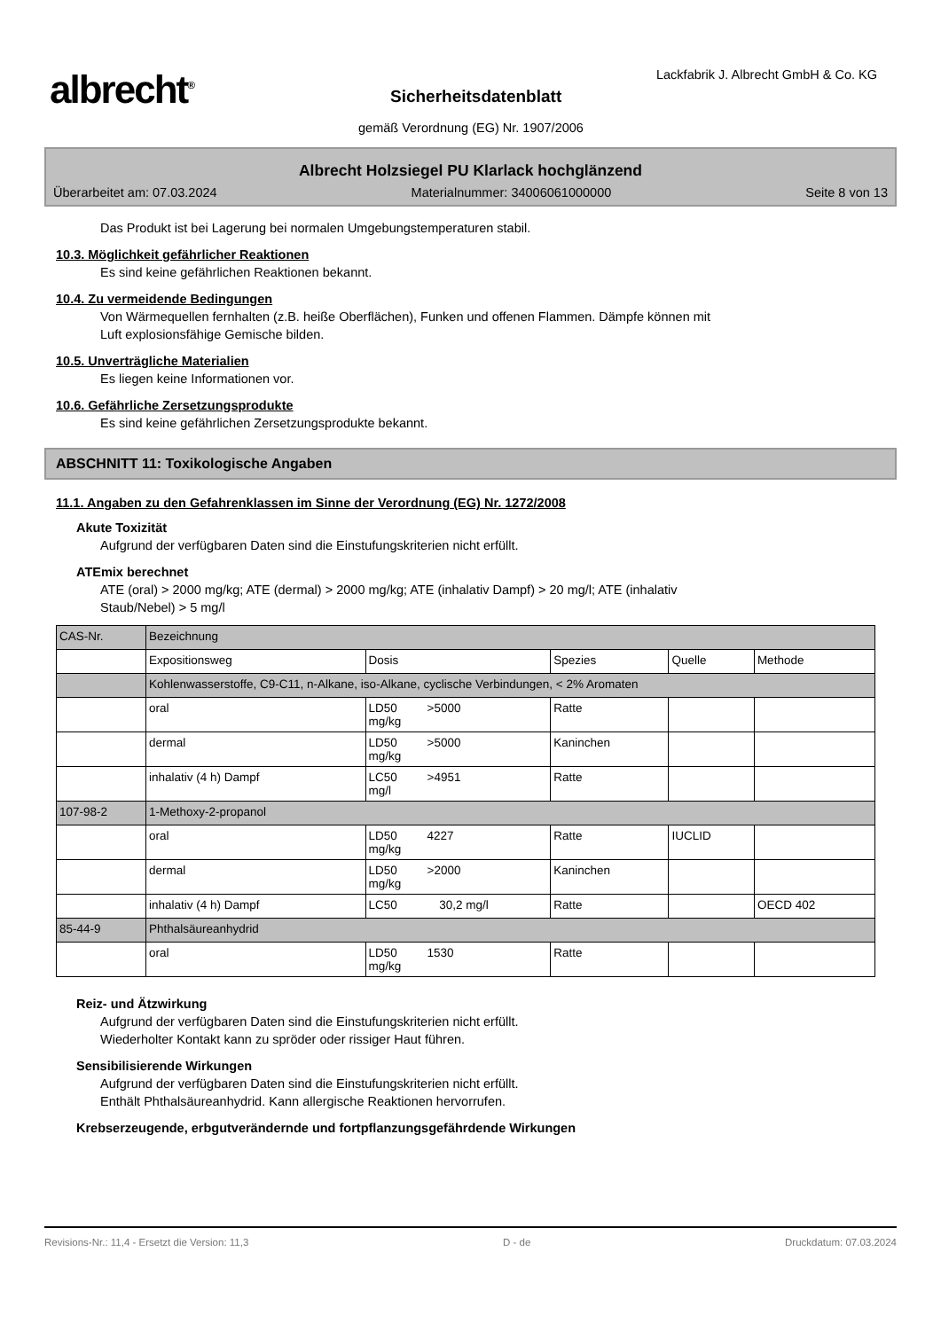albrecht<sup>®</sup>
Lackfabrik J. Albrecht GmbH & Co. KG
Sicherheitsdatenblatt
gemäß Verordnung (EG) Nr. 1907/2006
Albrecht Holzsiegel PU Klarlack hochglänzend
Überarbeitet am: 07.03.2024 Materialnummer: 34006061000000 Seite 8 von 13
Das Produkt ist bei Lagerung bei normalen Umgebungstemperaturen stabil.
10.3. Möglichkeit gefährlicher Reaktionen
Es sind keine gefährlichen Reaktionen bekannt.
10.4. Zu vermeidende Bedingungen
Von Wärmequellen fernhalten (z.B. heiße Oberflächen), Funken und offenen Flammen. Dämpfe können mit
Luft explosionsfähige Gemische bilden.
10.5. Unverträgliche Materialien
Es liegen keine Informationen vor.
10.6. Gefährliche Zersetzungsprodukte
Es sind keine gefährlichen Zersetzungsprodukte bekannt.
ABSCHNITT 11: Toxikologische Angaben
11.1. Angaben zu den Gefahrenklassen im Sinne der Verordnung (EG) Nr. 1272/2008
Akute Toxizität
Aufgrund der verfügbaren Daten sind die Einstufungskriterien nicht erfüllt.
ATEmix berechnet
ATE (oral) > 2000 mg/kg; ATE (dermal) > 2000 mg/kg; ATE (inhalativ Dampf) > 20 mg/l; ATE (inhalativ
Staub/Nebel) > 5 mg/l
| CAS-Nr. | Bezeichnung | | | | | |
| | Expositionsweg | Dosis | | Spezies | Quelle | Methode |
| | Kohlenwasserstoffe, C9-C11, n-Alkane, iso-Alkane, cyclische Verbindungen, < 2% Aromaten | | | | | |
| | oral | LD50 >5000 mg/kg | | Ratte | | |
| | dermal | LD50 >5000 mg/kg | | Kaninchen | | |
| | inhalativ (4 h) Dampf | LC50 >4951 mg/l | | Ratte | | |
| 107-98-2 | 1-Methoxy-2-propanol | | | | | |
| | oral | LD50 4227 mg/kg | | Ratte | IUCLID | |
| | dermal | LD50 >2000 mg/kg | | Kaninchen | | |
| | inhalativ (4 h) Dampf | LC50 | 30,2 mg/l | Ratte | | OECD 402 |
| 85-44-9 | Phthalsäureanhydrid | | | | | |
| | oral | LD50 1530 mg/kg | | Ratte | | |
Reiz- und Ätzwirkung
Aufgrund der verfügbaren Daten sind die Einstufungskriterien nicht erfüllt.
Wiederholter Kontakt kann zu spröder oder rissiger Haut führen.
Sensibilisierende Wirkungen
Aufgrund der verfügbaren Daten sind die Einstufungskriterien nicht erfüllt.
Enthält Phthalsäureanhydrid. Kann allergische Reaktionen hervorrufen.
Krebserzeugende, erbgutverändernde und fortpflanzungsgefährdende Wirkungen
Revisions-Nr.: 11,4 - Ersetzt die Version: 11,3 D - de Druckdatum: 07.03.2024